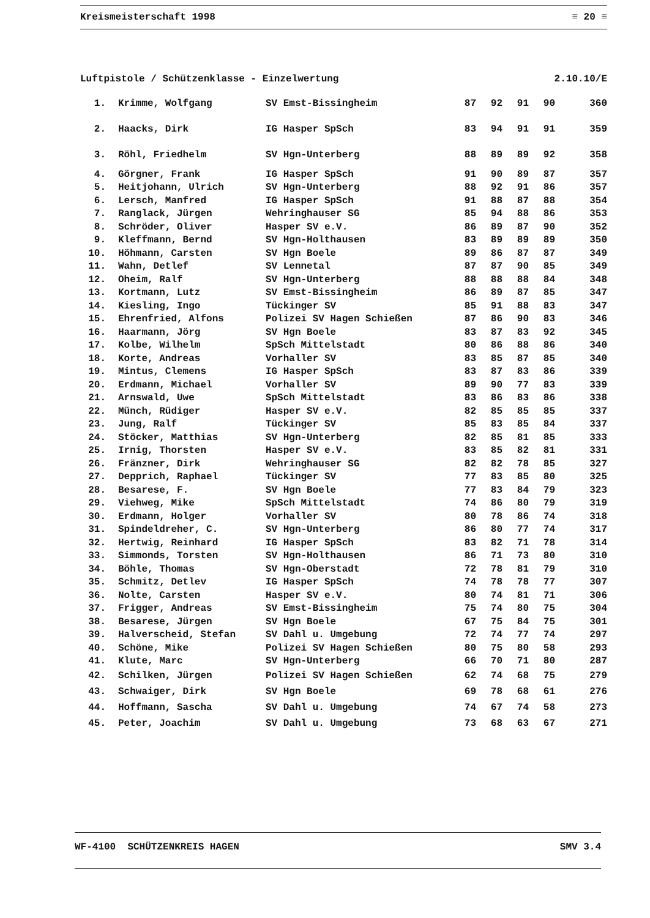Kreismeisterschaft 1998 ≡ 20 ≡
Luftpistole / Schützenklasse - Einzelwertung 2.10.10/E
| 1. | Krimme, Wolfgang | SV Emst-Bissingheim | 87 | 92 | 91 | 90 | 360 |
| 2. | Haacks, Dirk | IG Hasper SpSch | 83 | 94 | 91 | 91 | 359 |
| 3. | Röhl, Friedhelm | SV Hgn-Unterberg | 88 | 89 | 89 | 92 | 358 |
| 4. | Görgner, Frank | IG Hasper SpSch | 91 | 90 | 89 | 87 | 357 |
| 5. | Heitjohann, Ulrich | SV Hgn-Unterberg | 88 | 92 | 91 | 86 | 357 |
| 6. | Lersch, Manfred | IG Hasper SpSch | 91 | 88 | 87 | 88 | 354 |
| 7. | Ranglack, Jürgen | Wehringhauser SG | 85 | 94 | 88 | 86 | 353 |
| 8. | Schröder, Oliver | Hasper SV e.V. | 86 | 89 | 87 | 90 | 352 |
| 9. | Kleffmann, Bernd | SV Hgn-Holthausen | 83 | 89 | 89 | 89 | 350 |
| 10. | Höhmann, Carsten | SV Hgn Boele | 89 | 86 | 87 | 87 | 349 |
| 11. | Wahn, Detlef | SV Lennetal | 87 | 87 | 90 | 85 | 349 |
| 12. | Oheim, Ralf | SV Hgn-Unterberg | 88 | 88 | 88 | 84 | 348 |
| 13. | Kortmann, Lutz | SV Emst-Bissingheim | 86 | 89 | 87 | 85 | 347 |
| 14. | Kiesling, Ingo | Tückinger SV | 85 | 91 | 88 | 83 | 347 |
| 15. | Ehrenfried, Alfons | Polizei SV Hagen Schießen | 87 | 86 | 90 | 83 | 346 |
| 16. | Haarmann, Jörg | SV Hgn Boele | 83 | 87 | 83 | 92 | 345 |
| 17. | Kolbe, Wilhelm | SpSch Mittelstadt | 80 | 86 | 88 | 86 | 340 |
| 18. | Korte, Andreas | Vorhaller SV | 83 | 85 | 87 | 85 | 340 |
| 19. | Mintus, Clemens | IG Hasper SpSch | 83 | 87 | 83 | 86 | 339 |
| 20. | Erdmann, Michael | Vorhaller SV | 89 | 90 | 77 | 83 | 339 |
| 21. | Arnswald, Uwe | SpSch Mittelstadt | 83 | 86 | 83 | 86 | 338 |
| 22. | Münch, Rüdiger | Hasper SV e.V. | 82 | 85 | 85 | 85 | 337 |
| 23. | Jung, Ralf | Tückinger SV | 85 | 83 | 85 | 84 | 337 |
| 24. | Stöcker, Matthias | SV Hgn-Unterberg | 82 | 85 | 81 | 85 | 333 |
| 25. | Irnig, Thorsten | Hasper SV e.V. | 83 | 85 | 82 | 81 | 331 |
| 26. | Fränzner, Dirk | Wehringhauser SG | 82 | 82 | 78 | 85 | 327 |
| 27. | Depprich, Raphael | Tückinger SV | 77 | 83 | 85 | 80 | 325 |
| 28. | Besarese, F. | SV Hgn Boele | 77 | 83 | 84 | 79 | 323 |
| 29. | Viehweg, Mike | SpSch Mittelstadt | 74 | 86 | 80 | 79 | 319 |
| 30. | Erdmann, Holger | Vorhaller SV | 80 | 78 | 86 | 74 | 318 |
| 31. | Spindeldreher, C. | SV Hgn-Unterberg | 86 | 80 | 77 | 74 | 317 |
| 32. | Hertwig, Reinhard | IG Hasper SpSch | 83 | 82 | 71 | 78 | 314 |
| 33. | Simmonds, Torsten | SV Hgn-Holthausen | 86 | 71 | 73 | 80 | 310 |
| 34. | Böhle, Thomas | SV Hgn-Oberstadt | 72 | 78 | 81 | 79 | 310 |
| 35. | Schmitz, Detlev | IG Hasper SpSch | 74 | 78 | 78 | 77 | 307 |
| 36. | Nolte, Carsten | Hasper SV e.V. | 80 | 74 | 81 | 71 | 306 |
| 37. | Frigger, Andreas | SV Emst-Bissingheim | 75 | 74 | 80 | 75 | 304 |
| 38. | Besarese, Jürgen | SV Hgn Boele | 67 | 75 | 84 | 75 | 301 |
| 39. | Halverscheid, Stefan | SV Dahl u. Umgebung | 72 | 74 | 77 | 74 | 297 |
| 40. | Schöne, Mike | Polizei SV Hagen Schießen | 80 | 75 | 80 | 58 | 293 |
| 41. | Klute, Marc | SV Hgn-Unterberg | 66 | 70 | 71 | 80 | 287 |
| 42. | Schilken, Jürgen | Polizei SV Hagen Schießen | 62 | 74 | 68 | 75 | 279 |
| 43. | Schwaiger, Dirk | SV Hgn Boele | 69 | 78 | 68 | 61 | 276 |
| 44. | Hoffmann, Sascha | SV Dahl u. Umgebung | 74 | 67 | 74 | 58 | 273 |
| 45. | Peter, Joachim | SV Dahl u. Umgebung | 73 | 68 | 63 | 67 | 271 |
WF-4100 SCHÜTZENKREIS HAGEN SMV 3.4